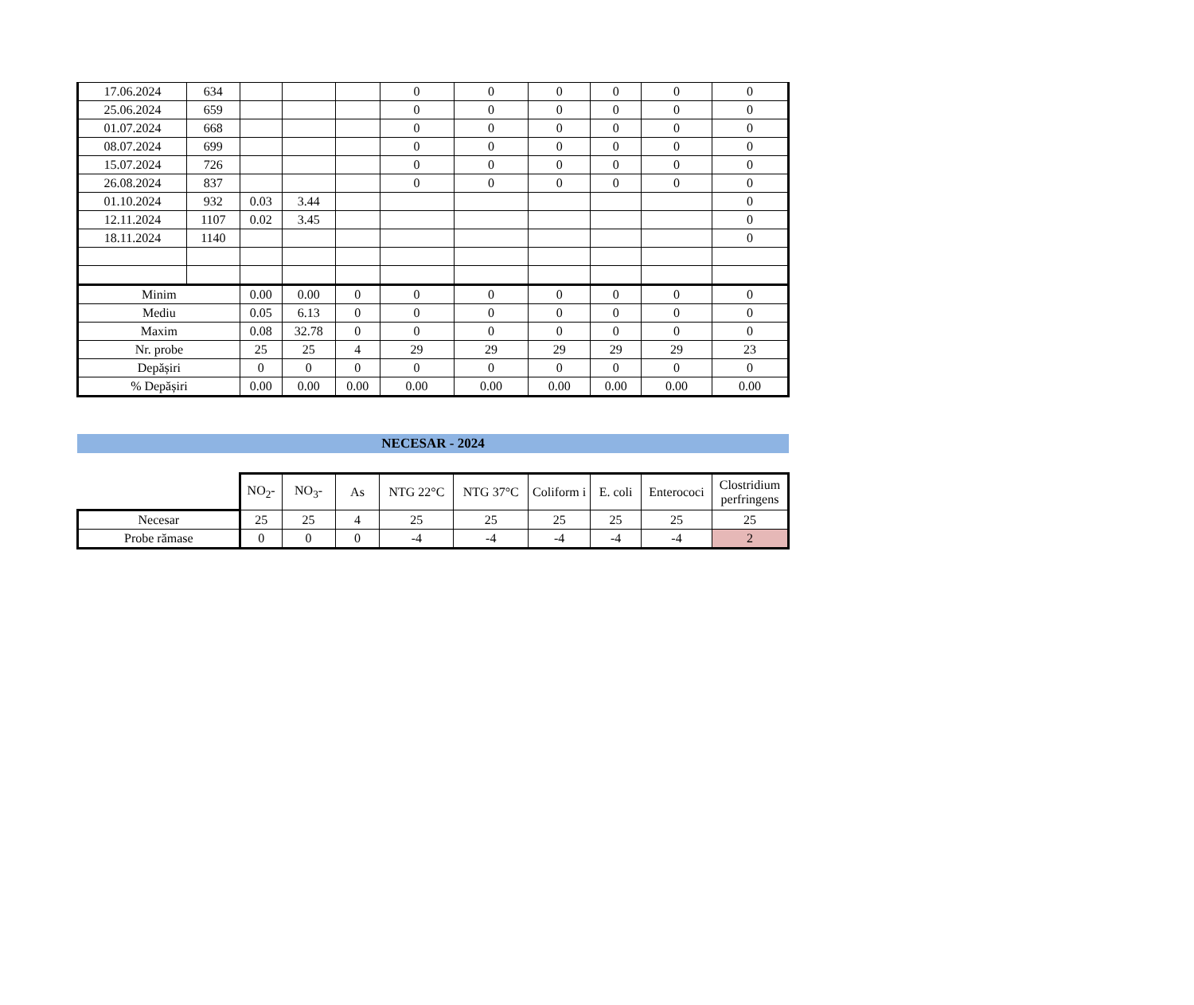| 17.06.2024 | 634 | | | | 0 | 0 | 0 | 0 | 0 | 0 |
| 25.06.2024 | 659 | | | | 0 | 0 | 0 | 0 | 0 | 0 |
| 01.07.2024 | 668 | | | | 0 | 0 | 0 | 0 | 0 | 0 |
| 08.07.2024 | 699 | | | | 0 | 0 | 0 | 0 | 0 | 0 |
| 15.07.2024 | 726 | | | | 0 | 0 | 0 | 0 | 0 | 0 |
| 26.08.2024 | 837 | | | | 0 | 0 | 0 | 0 | 0 | 0 |
| 01.10.2024 | 932 | 0.03 | 3.44 | | | | | | | 0 |
| 12.11.2024 | 1107 | 0.02 | 3.45 | | | | | | | 0 |
| 18.11.2024 | 1140 | | | | | | | | | 0 |
| Minim | | 0.00 | 0.00 | 0 | 0 | 0 | 0 | 0 | 0 | 0 |
| Mediu | | 0.05 | 6.13 | 0 | 0 | 0 | 0 | 0 | 0 | 0 |
| Maxim | | 0.08 | 32.78 | 0 | 0 | 0 | 0 | 0 | 0 | 0 |
| Nr. probe | | 25 | 25 | 4 | 29 | 29 | 29 | 29 | 29 | 23 |
| Depășiri | | 0 | 0 | 0 | 0 | 0 | 0 | 0 | 0 | 0 |
| % Depășiri | | 0.00 | 0.00 | 0.00 | 0.00 | 0.00 | 0.00 | 0.00 | 0.00 | 0.00 |
NECESAR - 2024
| | NO<sub>2</sub>- | NO<sub>3</sub>- | As | NTG 22°C | NTG 37°C | Coliform i | E. coli | Enterococi | Clostridium perfringens |
| --- | --- | --- | --- | --- | --- | --- | --- | --- | --- |
| Necesar | 25 | 25 | 4 | 25 | 25 | 25 | 25 | 25 | 25 |
| Probe rămase | 0 | 0 | 0 | -4 | -4 | -4 | -4 | -4 | 2 |